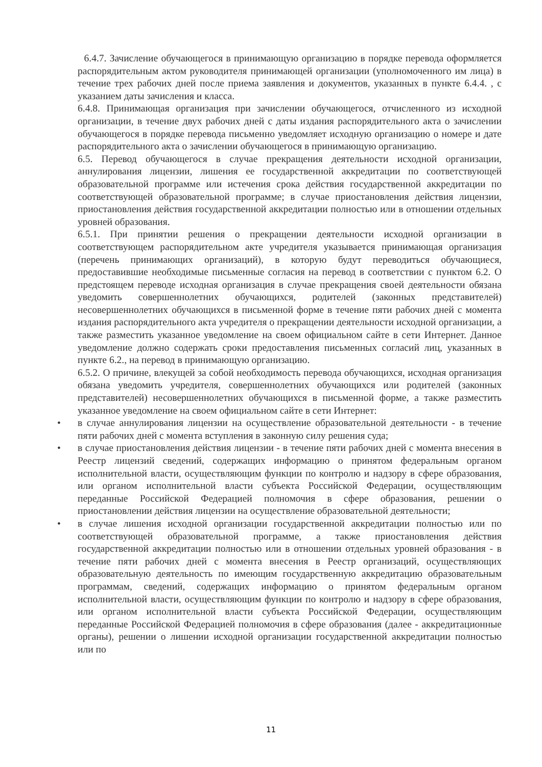6.4.7. Зачисление обучающегося в принимающую организацию в порядке перевода оформляется распорядительным актом руководителя принимающей организации (уполномоченного им лица) в течение трех рабочих дней после приема заявления и документов, указанных в пункте 6.4.4. , с указанием даты зачисления и класса.
6.4.8. Принимающая организация при зачислении обучающегося, отчисленного из исходной организации, в течение двух рабочих дней с даты издания распорядительного акта о зачислении обучающегося в порядке перевода письменно уведомляет исходную организацию о номере и дате распорядительного акта о зачислении обучающегося в принимающую организацию.
6.5. Перевод обучающегося в случае прекращения деятельности исходной организации, аннулирования лицензии, лишения ее государственной аккредитации по соответствующей образовательной программе или истечения срока действия государственной аккредитации по соответствующей образовательной программе; в случае приостановления действия лицензии, приостановления действия государственной аккредитации полностью или в отношении отдельных уровней образования.
6.5.1. При принятии решения о прекращении деятельности исходной организации в соответствующем распорядительном акте учредителя указывается принимающая организация (перечень принимающих организаций), в которую будут переводиться обучающиеся, предоставившие необходимые письменные согласия на перевод в соответствии с пунктом 6.2. О предстоящем переводе исходная организация в случае прекращения своей деятельности обязана уведомить совершеннолетних обучающихся, родителей (законных представителей) несовершеннолетних обучающихся в письменной форме в течение пяти рабочих дней с момента издания распорядительного акта учредителя о прекращении деятельности исходной организации, а также разместить указанное уведомление на своем официальном сайте в сети Интернет. Данное уведомление должно содержать сроки предоставления письменных согласий лиц, указанных в пункте 6.2., на перевод в принимающую организацию.
6.5.2. О причине, влекущей за собой необходимость перевода обучающихся, исходная организация обязана уведомить учредителя, совершеннолетних обучающихся или родителей (законных представителей) несовершеннолетних обучающихся в письменной форме, а также разместить указанное уведомление на своем официальном сайте в сети Интернет:
• в случае аннулирования лицензии на осуществление образовательной деятельности - в течение пяти рабочих дней с момента вступления в законную силу решения суда;
• в случае приостановления действия лицензии - в течение пяти рабочих дней с момента внесения в Реестр лицензий сведений, содержащих информацию о принятом федеральным органом исполнительной власти, осуществляющим функции по контролю и надзору в сфере образования, или органом исполнительной власти субъекта Российской Федерации, осуществляющим переданные Российской Федерацией полномочия в сфере образования, решении о приостановлении действия лицензии на осуществление образовательной деятельности;
• в случае лишения исходной организации государственной аккредитации полностью или по соответствующей образовательной программе, а также приостановления действия государственной аккредитации полностью или в отношении отдельных уровней образования - в течение пяти рабочих дней с момента внесения в Реестр организаций, осуществляющих образовательную деятельность по имеющим государственную аккредитацию образовательным программам, сведений, содержащих информацию о принятом федеральным органом исполнительной власти, осуществляющим функции по контролю и надзору в сфере образования, или органом исполнительной власти субъекта Российской Федерации, осуществляющим переданные Российской Федерацией полномочия в сфере образования (далее - аккредитационные органы), решении о лишении исходной организации государственной аккредитации полностью или по
11